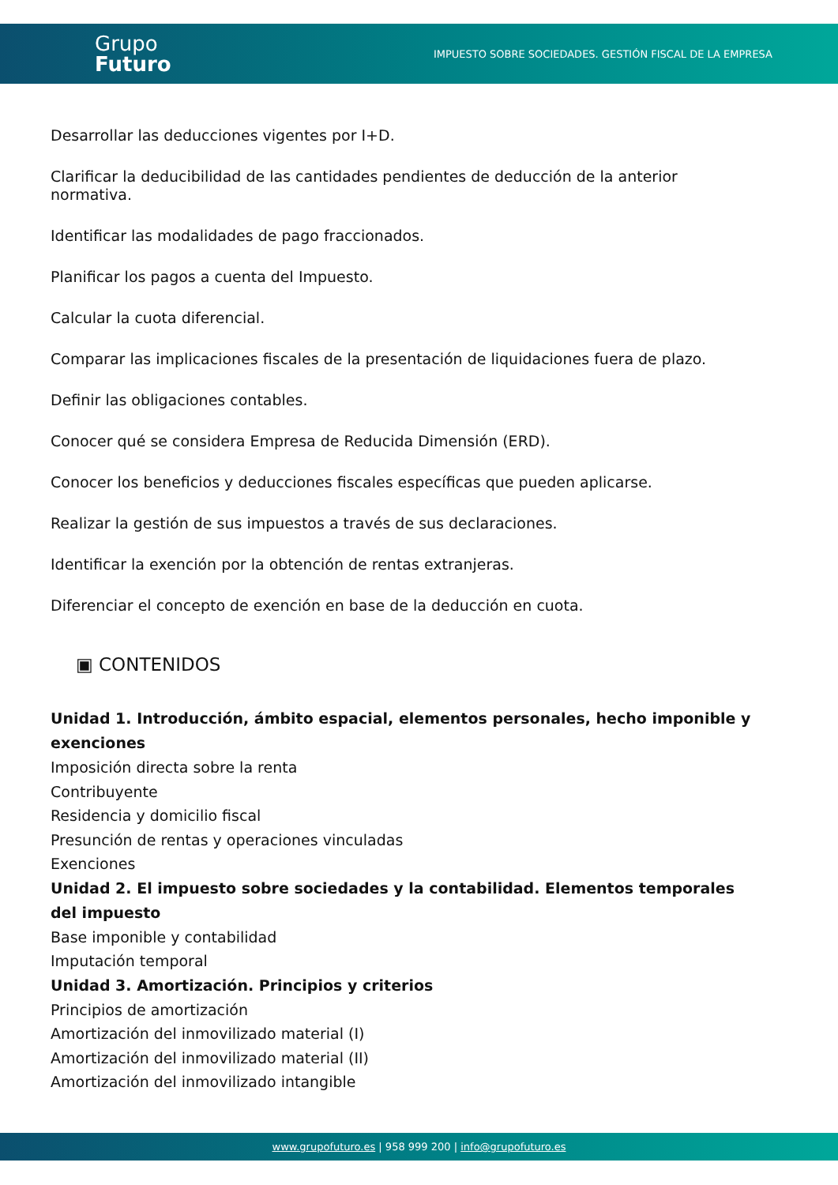Grupo
Futuro
IMPUESTO SOBRE SOCIEDADES. GESTIÓN FISCAL DE LA EMPRESA
Desarrollar las deducciones vigentes por I+D.
Clarificar la deducibilidad de las cantidades pendientes de deducción de la anterior normativa.
Identificar las modalidades de pago fraccionados.
Planificar los pagos a cuenta del Impuesto.
Calcular la cuota diferencial.
Comparar las implicaciones fiscales de la presentación de liquidaciones fuera de plazo.
Definir las obligaciones contables.
Conocer qué se considera Empresa de Reducida Dimensión (ERD).
Conocer los beneficios y deducciones fiscales específicas que pueden aplicarse.
Realizar la gestión de sus impuestos a través de sus declaraciones.
Identificar la exención por la obtención de rentas extranjeras.
Diferenciar el concepto de exención en base de la deducción en cuota.
▣ CONTENIDOS
Unidad 1. Introducción, ámbito espacial, elementos personales, hecho imponible y exenciones
Imposición directa sobre la renta
Contribuyente
Residencia y domicilio fiscal
Presunción de rentas y operaciones vinculadas
Exenciones
Unidad 2. El impuesto sobre sociedades y la contabilidad. Elementos temporales del impuesto
Base imponible y contabilidad
Imputación temporal
Unidad 3. Amortización. Principios y criterios
Principios de amortización
Amortización del inmovilizado material (I)
Amortización del inmovilizado material (II)
Amortización del inmovilizado intangible
www.grupofuturo.es | 958 999 200 | info@grupofuturo.es